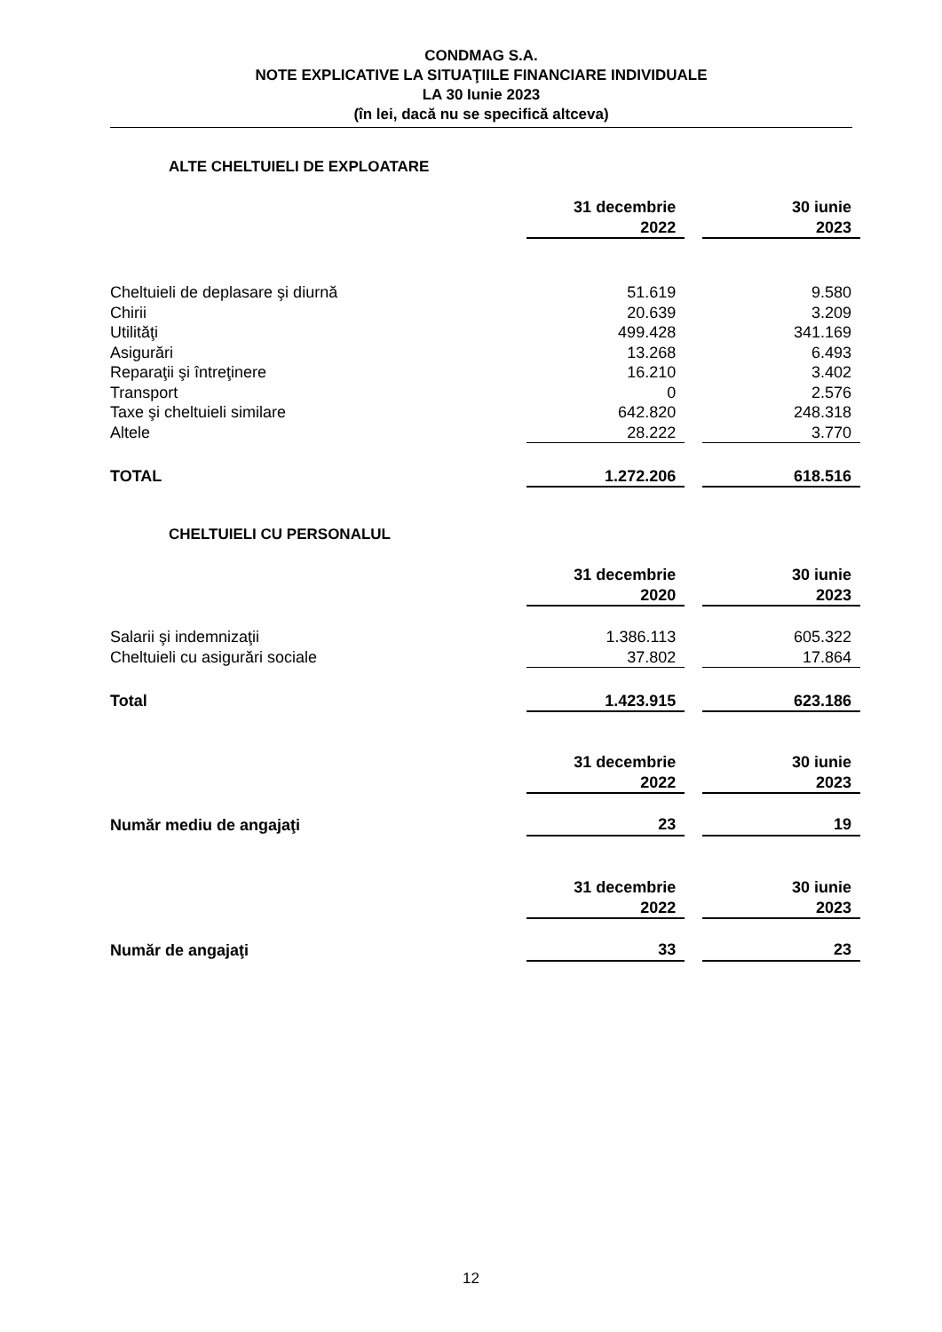CONDMAG S.A.
NOTE EXPLICATIVE LA SITUAŢIILE FINANCIARE INDIVIDUALE
LA 30 Iunie 2023
(în lei, dacă nu se specifică altceva)
ALTE CHELTUIELI DE EXPLOATARE
| | 31 decembrie 2022 | | 30 iunie 2023 |
| Cheltuieli de deplasare şi diurnă | 51.619 | | 9.580 |
| Chirii | 20.639 | | 3.209 |
| Utilităţi | 499.428 | | 341.169 |
| Asigurări | 13.268 | | 6.493 |
| Reparaţii şi întreţinere | 16.210 | | 3.402 |
| Transport | 0 | | 2.576 |
| Taxe şi cheltuieli similare | 642.820 | | 248.318 |
| Altele | 28.222 | | 3.770 |
| TOTAL | 1.272.206 | | 618.516 |
CHELTUIELI CU PERSONALUL
| | 31 decembrie 2020 | | 30 iunie 2023 |
| Salarii şi indemnizaţii | 1.386.113 | | 605.322 |
| Cheltuieli cu asigurări sociale | 37.802 | | 17.864 |
| Total | 1.423.915 | | 623.186 |
| | 31 decembrie 2022 | | 30 iunie 2023 |
| Număr mediu de angajaţi | 23 | | 19 |
| | 31 decembrie 2022 | | 30 iunie 2023 |
| Număr de angajaţi | 33 | | 23 |
12